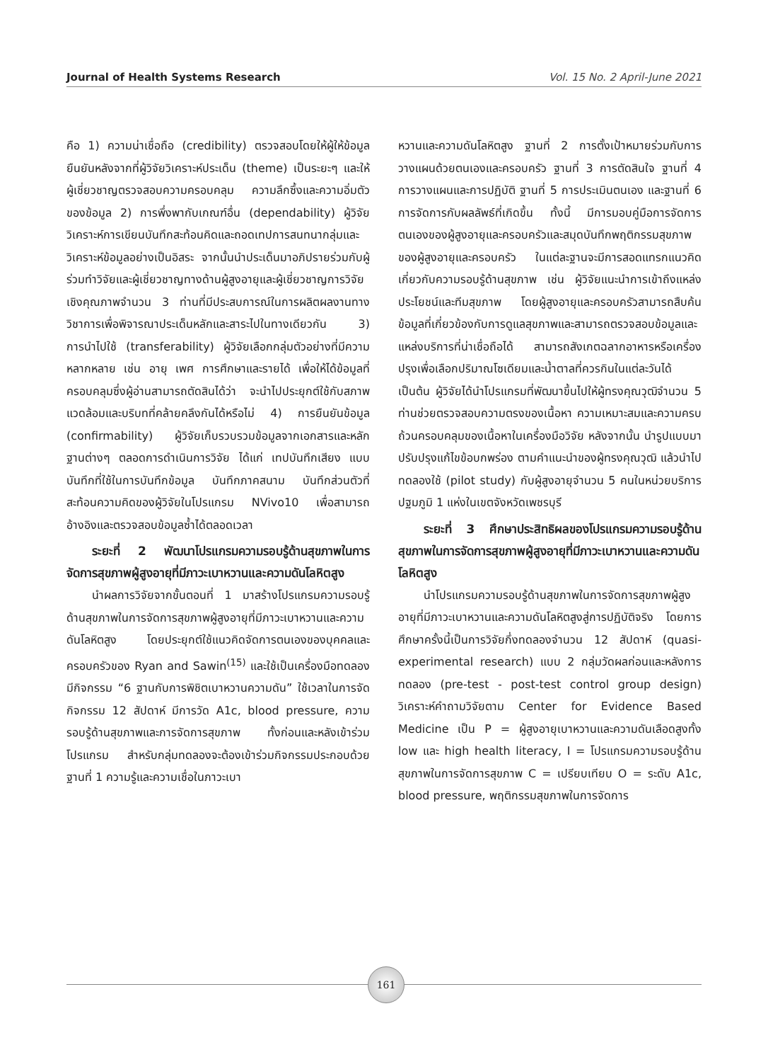Journal of Health Systems Research Vol. 15 No. 2 April-June 2021
คือ 1) ความน่าเชื่อถือ (credibility) ตรวจสอบโดยให้ผู้ให้ข้อมูลยืนยันหลังจากที่ผู้วิจัยวิเคราะห์ประเด็น (theme) เป็นระยะๆ และให้ผู้เชี่ยวชาญตรวจสอบความครอบคลุม ความลึกซึ้งและความอิ่มตัวของข้อมูล 2) การพึ่งพากับเกณฑ์อื่น (dependability) ผู้วิจัยวิเคราะห์การเขียนบันทึกสะท้อนคิดและถอดเทปการสนทนากลุ่มและวิเคราะห์ข้อมูลอย่างเป็นอิสระ จากนั้นนำประเด็นมาอภิปรายร่วมกับผู้ร่วมทำวิจัยและผู้เชี่ยวชาญทางด้านผู้สูงอายุและผู้เชี่ยวชาญการวิจัยเชิงคุณภาพจำนวน 3 ท่านที่มีประสบการณ์ในการผลิตผลงานทางวิชาการเพื่อพิจารณาประเด็นหลักและสาระไปในทางเดียวกัน 3) การนำไปใช้ (transferability) ผู้วิจัยเลือกกลุ่มตัวอย่างที่มีความหลากหลาย เช่น อายุ เพศ การศึกษาและรายได้ เพื่อให้ได้ข้อมูลที่ครอบคลุมซึ่งผู้อ่านสามารถตัดสินได้ว่า จะนำไปประยุกต์ใช้กับสภาพแวดล้อมและบริบทที่คล้ายคลึงกันได้หรือไม่ 4) การยืนยันข้อมูล (confirmability) ผู้วิจัยเก็บรวบรวมข้อมูลจากเอกสารและหลักฐานต่างๆ ตลอดการดำเนินการวิจัย ได้แก่ เทปบันทึกเสียง แบบบันทึกที่ใช้ในการบันทึกข้อมูล บันทึกภาคสนาม บันทึกส่วนตัวที่สะท้อนความคิดของผู้วิจัยในโปรแกรม NVivo10 เพื่อสามารถอ้างอิงและตรวจสอบข้อมูลซ้ำได้ตลอดเวลา
ระยะที่ 2 พัฒนาโปรแกรมความรอบรู้ด้านสุขภาพในการจัดการสุขภาพผู้สูงอายุที่มีภาวะเบาหวานและความดันโลหิตสูง
นำผลการวิจัยจากขั้นตอนที่ 1 มาสร้างโปรแกรมความรอบรู้ด้านสุขภาพในการจัดการสุขภาพผู้สูงอายุที่มีภาวะเบาหวานและความดันโลหิตสูง โดยประยุกต์ใช้แนวคิดจัดการตนเองของบุคคลและครอบครัวของ Ryan and Sawin<sup>(15)</sup> และใช้เป็นเครื่องมือทดลอง มีกิจกรรม “6 ฐานกับการพิชิตเบาหวานความดัน” ใช้เวลาในการจัดกิจกรรม 12 สัปดาห์ มีการวัด A1c, blood pressure, ความรอบรู้ด้านสุขภาพและการจัดการสุขภาพ ทั้งก่อนและหลังเข้าร่วมโปรแกรม สำหรับกลุ่มทดลองจะต้องเข้าร่วมกิจกรรมประกอบด้วยฐานที่ 1 ความรู้และความเชื่อในภาวะเบา
หวานและความดันโลหิตสูง ฐานที่ 2 การตั้งเป้าหมายร่วมกับการวางแผนด้วยตนเองและครอบครัว ฐานที่ 3 การตัดสินใจ ฐานที่ 4 การวางแผนและการปฏิบัติ ฐานที่ 5 การประเมินตนเอง และฐานที่ 6 การจัดการกับผลลัพธ์ที่เกิดขึ้น ทั้งนี้ มีการมอบคู่มือการจัดการตนเองของผู้สูงอายุและครอบครัวและสมุดบันทึกพฤติกรรมสุขภาพของผู้สูงอายุและครอบครัว ในแต่ละฐานจะมีการสอดแทรกแนวคิดเกี่ยวกับความรอบรู้ด้านสุขภาพ เช่น ผู้วิจัยแนะนำการเข้าถึงแหล่งประโยชน์และทีมสุขภาพ โดยผู้สูงอายุและครอบครัวสามารถสืบค้น ข้อมูลที่เกี่ยวข้องกับการดูแลสุขภาพและสามารถตรวจสอบข้อมูลและแหล่งบริการที่น่าเชื่อถือได้ สามารถสังเกตฉลากอาหารหรือเครื่องปรุงเพื่อเลือกปริมาณโซเดียมและน้ำตาลที่ควรกินในแต่ละวันได้ เป็นต้น ผู้วิจัยได้นำโปรแกรมที่พัฒนาขึ้นไปให้ผู้ทรงคุณวุฒิจำนวน 5 ท่านช่วยตรวจสอบความตรงของเนื้อหา ความเหมาะสมและความครบถ้วนครอบคลุมของเนื้อหาในเครื่องมือวิจัย หลังจากนั้น นำรูปแบบมาปรับปรุงแก้ไขข้อบกพร่อง ตามคำแนะนำของผู้ทรงคุณวุฒิ แล้วนำไปทดลองใช้ (pilot study) กับผู้สูงอายุจำนวน 5 คนในหน่วยบริการปฐมภูมิ 1 แห่งในเขตจังหวัดเพชรบุรี
ระยะที่ 3 ศึกษาประสิทธิผลของโปรแกรมความรอบรู้ด้านสุขภาพในการจัดการสุขภาพผู้สูงอายุที่มีภาวะเบาหวานและความดันโลหิตสูง
นำโปรแกรมความรอบรู้ด้านสุขภาพในการจัดการสุขภาพผู้สูงอายุที่มีภาวะเบาหวานและความดันโลหิตสูงสู่การปฏิบัติจริง โดยการศึกษาครั้งนี้เป็นการวิจัยกึ่งทดลองจำนวน 12 สัปดาห์ (quasi-experimental research) แบบ 2 กลุ่มวัดผลก่อนและหลังการทดลอง (pre-test - post-test control group design) วิเคราะห์คำถามวิจัยตาม Center for Evidence Based Medicine เป็น P = ผู้สูงอายุเบาหวานและความดันเลือดสูงทั้ง low และ high health literacy, I = โปรแกรมความรอบรู้ด้านสุขภาพในการจัดการสุขภาพ C = เปรียบเทียบ O = ระดับ A1c, blood pressure, พฤติกรรมสุขภาพในการจัดการ
161